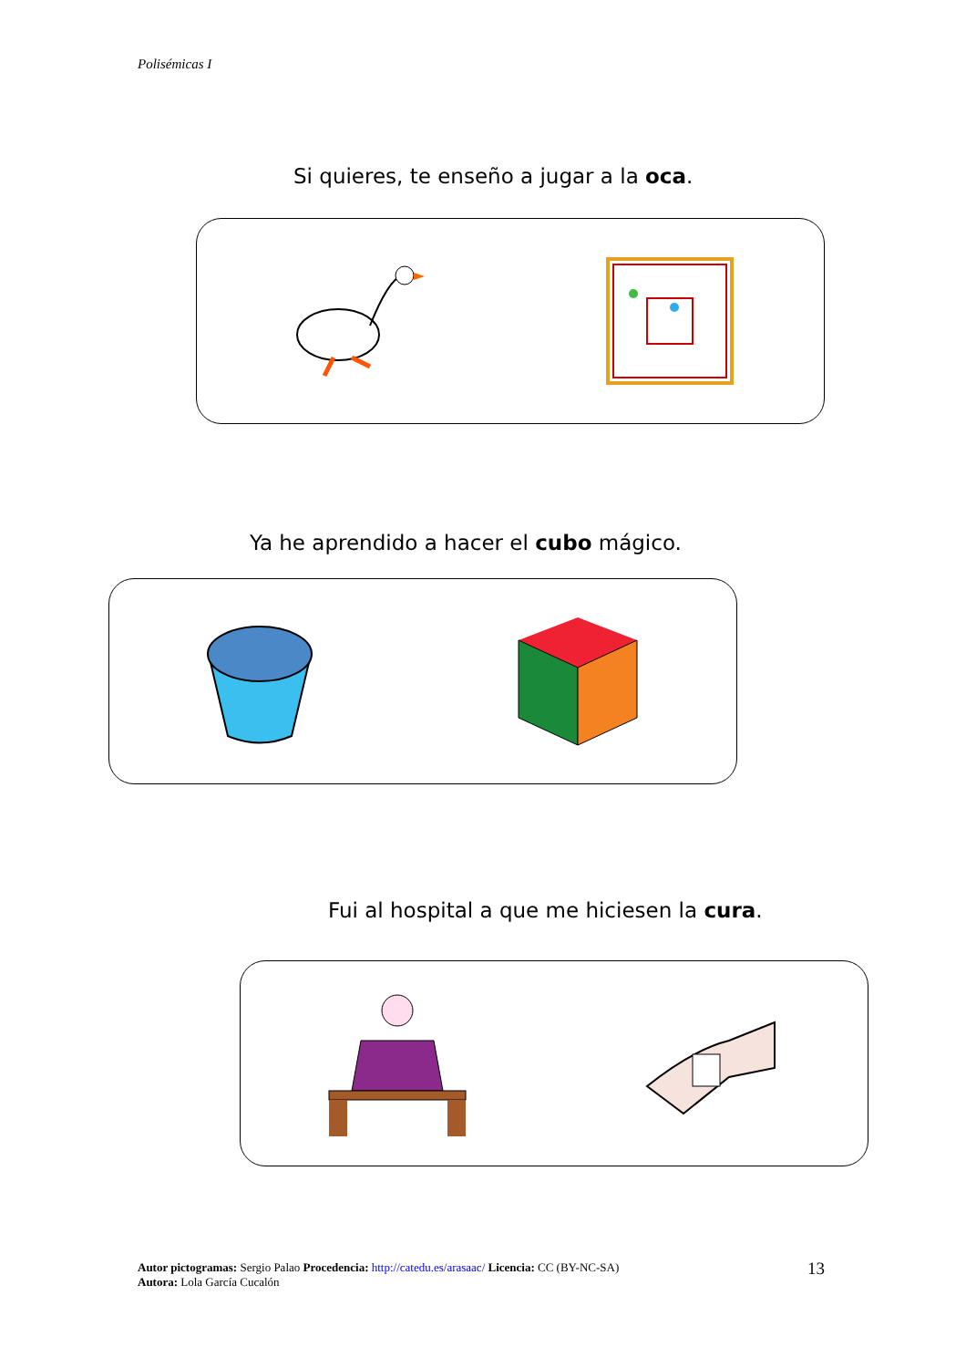Polisémicas I
Si quieres, te enseño a jugar a la oca.
Ya he aprendido a hacer el cubo mágico.
Fui al hospital a que me hiciesen la cura.
Autor pictogramas: Sergio Palao Procedencia: http://catedu.es/arasaac/ Licencia: CC (BY-NC-SA)
Autora: Lola García Cucalón
13